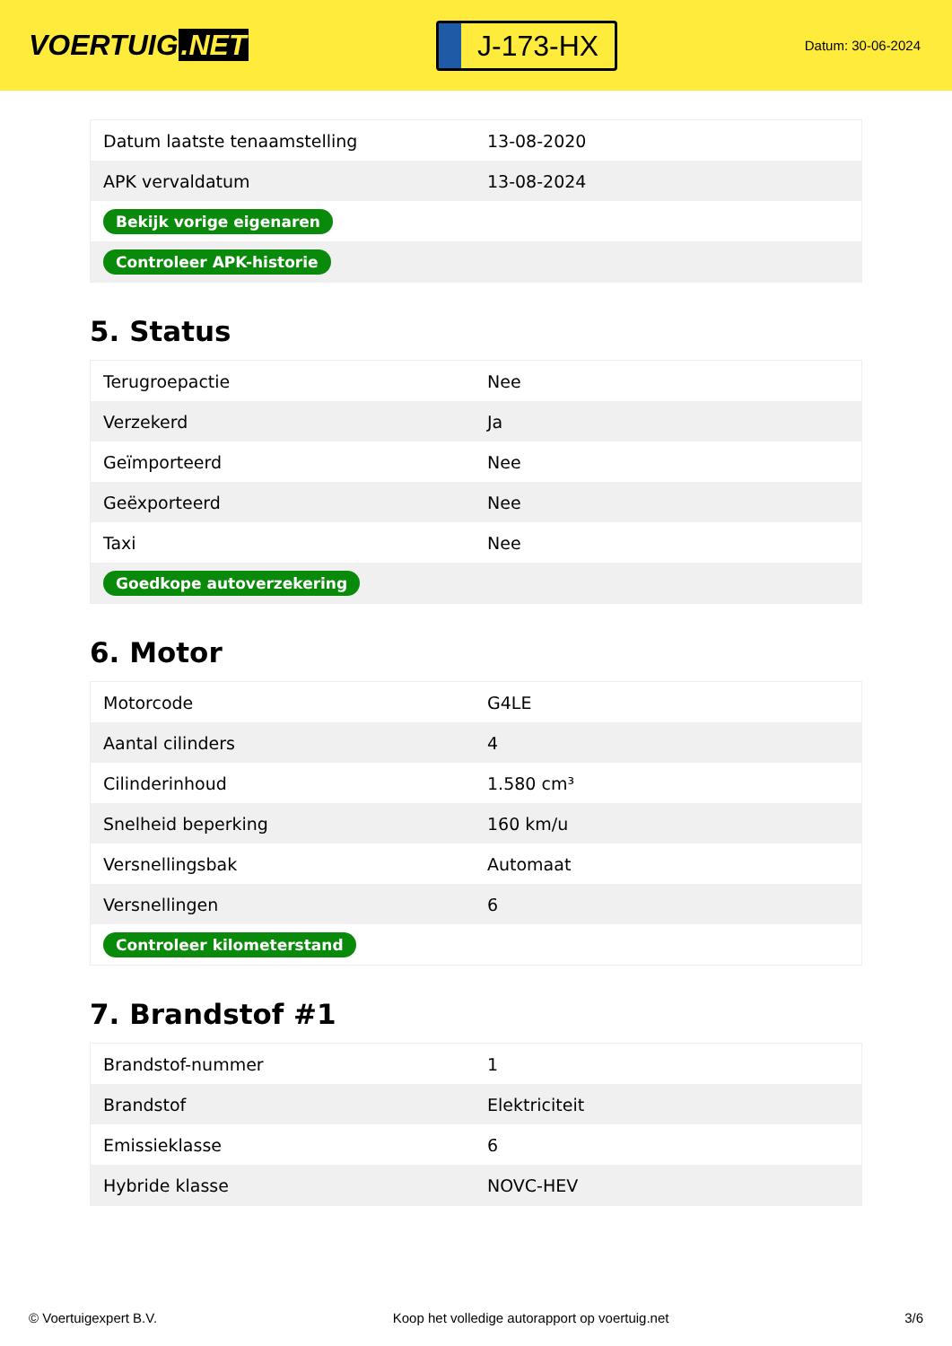VOERTUIG.NET
J-173-HX
Datum: 30-06-2024
| Datum laatste tenaamstelling | 13-08-2020 |
| APK vervaldatum | 13-08-2024 |
| Bekijk vorige eigenaren | |
| Controleer APK-historie | |
5. Status
| Terugroepactie | Nee |
| Verzekerd | Ja |
| Geïmporteerd | Nee |
| Geëxporteerd | Nee |
| Taxi | Nee |
| Goedkope autoverzekering | |
6. Motor
| Motorcode | G4LE |
| Aantal cilinders | 4 |
| Cilinderinhoud | 1.580 cm³ |
| Snelheid beperking | 160 km/u |
| Versnellingsbak | Automaat |
| Versnellingen | 6 |
| Controleer kilometerstand | |
7. Brandstof #1
| Brandstof-nummer | 1 |
| Brandstof | Elektriciteit |
| Emissieklasse | 6 |
| Hybride klasse | NOVC-HEV |
© Voertuigexpert B.V. Koop het volledige autorapport op voertuig.net 3/6